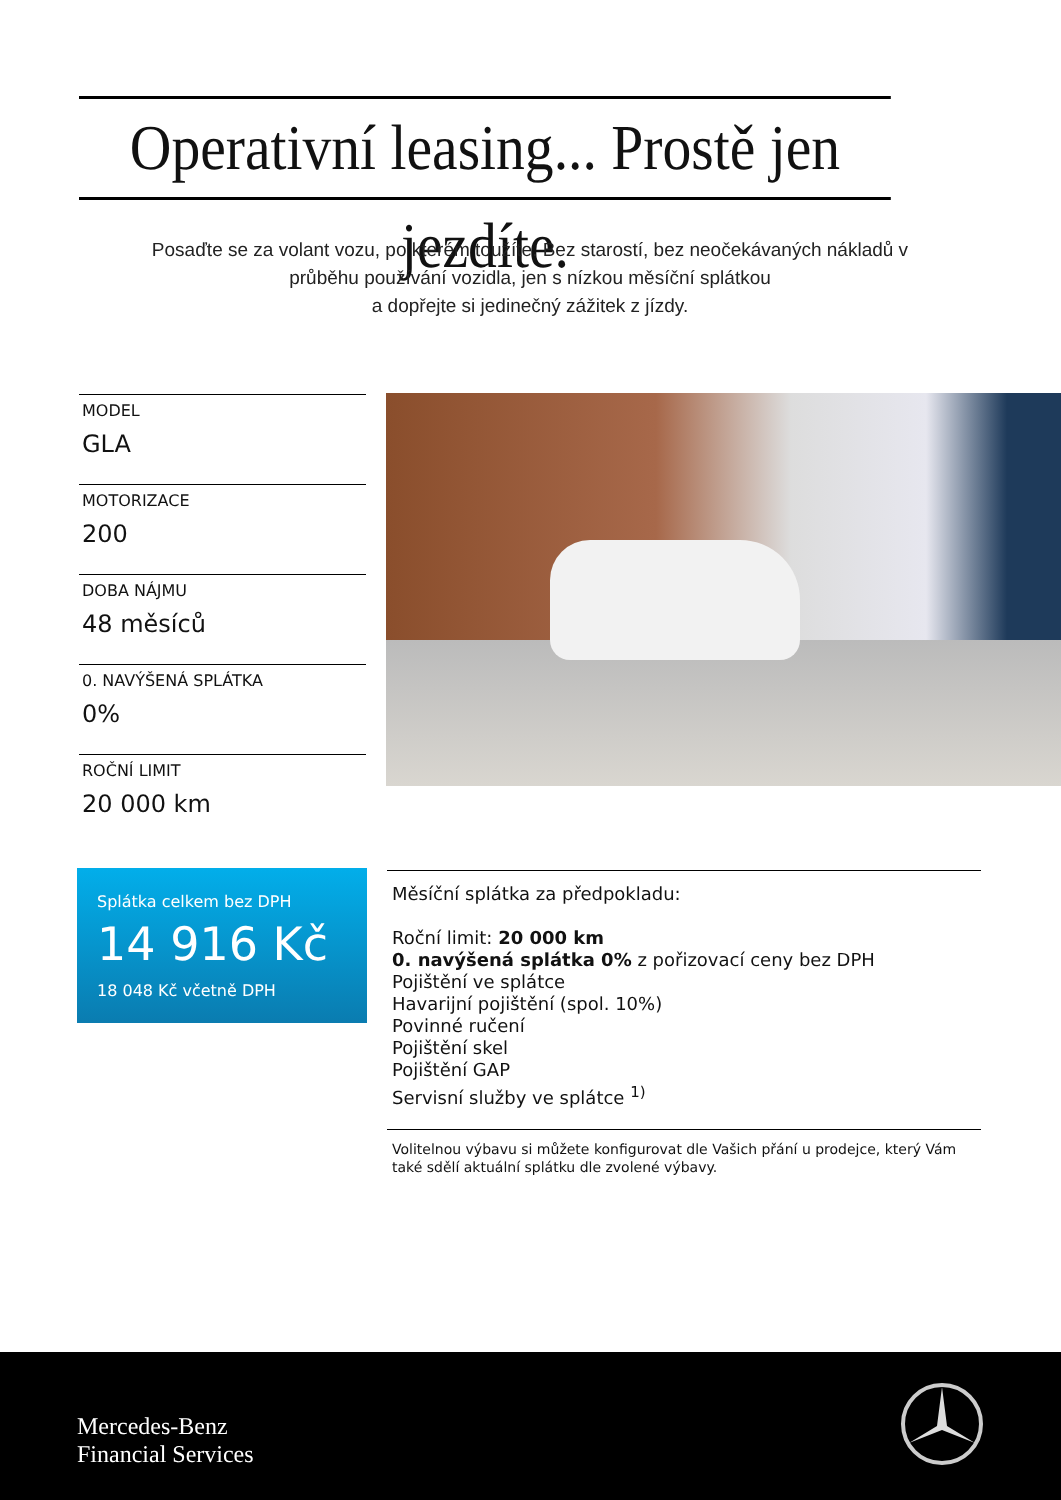Operativní leasing... Prostě jen jezdíte.
Posaďte se za volant vozu, po kterém toužíte. Bez starostí, bez neočekávaných nákladů v průběhu používání vozidla, jen s nízkou měsíční splátkou
a dopřejte si jedinečný zážitek z jízdy.
MODEL
GLA
MOTORIZACE
200
DOBA NÁJMU
48 měsíců
0. NAVÝŠENÁ SPLÁTKA
0%
ROČNÍ LIMIT
20 000 km
Splátka celkem bez DPH
14 916 Kč
18 048 Kč včetně DPH
Měsíční splátka za předpokladu:
Roční limit: 20 000 km
0. navýšená splátka 0% z pořizovací ceny bez DPH
Pojištění ve splátce
Havarijní pojištění (spol. 10%)
Povinné ručení
Pojištění skel
Pojištění GAP
Servisní služby ve splátce <sup>1)</sup>
Volitelnou výbavu si můžete konfigurovat dle Vašich přání u prodejce, který Vám také sdělí aktuální splátku dle zvolené výbavy.
Mercedes-Benz
Financial Services